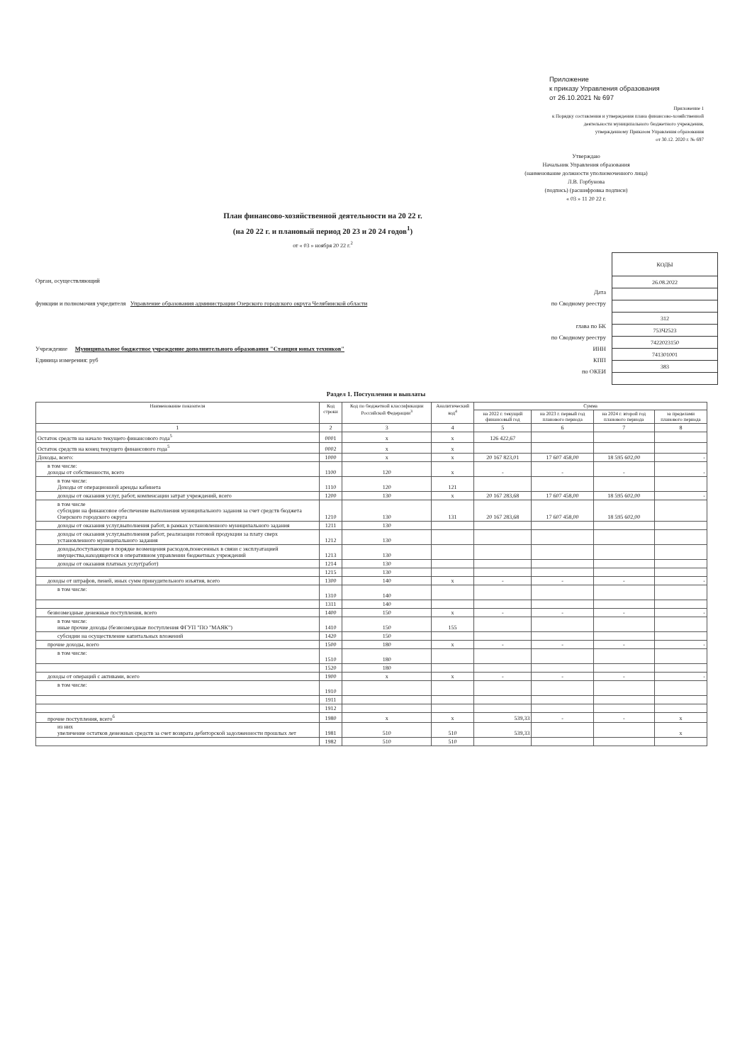Приложение
к приказу Управления образования
от 26.10.2021 № 697
Приложение 1
к Порядку составления и утверждения плана финансово-хозяйственной
деятельности муниципального бюджетного учреждения,
утвержденному Приказом Управления образования
от 30.12. 2020 г. № 697
Утверждаю
Начальник Управления образования
(наименование должности уполномоченного лица)
Л.В. Горбунова
(подпись) (расшифровка подписи)
« 03 » 11 20 22 г.
План финансово-хозяйственной деятельности на 20 22 г.
(на 20 22 г. и плановый период 20 23 и 20 24 годов<sup>1</sup>)
от « 03 » ноября 20 22 г.<sup>2</sup>
Орган, осуществляющий
функции и полномочия учредителя Управление образования администрации Озерского городского округа Челябинской области
Учреждение Муниципальное бюджетное учреждение дополнительного образования "Станция юных техников"
Единица измерения: руб
Дата
по Сводному реестру
глава по БК
по Сводному реестру
ИНН
КПП
по ОКЕИ
| КОДЫ |
| 26.08.2022 |
| 312 |
| 753Ч2523 |
| 7422023150 |
| 741301001 |
| 383 |
Раздел 1. Поступления и выплаты
| Наименование показателя | Код строки | Код по бюджетной классификации Российской Федерации<sup>3</sup> | Аналитический код<sup>4</sup> | Сумма | | | |
| --- | --- | --- | --- | --- | --- | --- | --- |
| | | | | на 2022 г. текущий финансовый год | на 2023 г. первый год планового периода | на 2024 г. второй год планового периода | за пределами планового периода |
| 1 | 2 | 3 | 4 | 5 | 6 | 7 | 8 |
| Остаток средств на начало текущего финансового года<sup>5</sup> | 0001 | x | x | 126 422,67 | | | |
| Остаток средств на конец текущего финансового года<sup>5</sup> | 0002 | x | x | | | | |
| Доходы, всего: | 1000 | x | x | 20 167 823,01 | 17 607 458,00 | 18 595 602,00 | - |
| в том числе: доходы от собственности, всего | 1100 | 120 | x | - | - | - | - |
| в том числе: Доходы от операционной аренды кабинета | 1110 | 120 | 121 | | | | |
| доходы от оказания услуг, работ, компенсации затрат учреждений, всего | 1200 | 130 | x | 20 167 283,68 | 17 607 458,00 | 18 595 602,00 | - |
| в том числе субсидии на финансовое обеспечение выполнения муниципального задания за счет средств бюджета Озерского городского округа | 1210 | 130 | 131 | 20 167 283,68 | 17 607 458,00 | 18 595 602,00 | |
| доходы от оказания услуг,выполнения работ, в рамках установленного муниципального задания | 1211 | 130 | | | | | |
| доходы от оказания услуг,выполнения работ, реализации готовой продукции за плату сверх установленного муниципального задания | 1212 | 130 | | | | | |
| доходы,поступающие в порядке возмещения расходов,понесенных в связи с эксплуатацией имущества,находящегося в оперативном управлении бюджетных учреждений | 1213 | 130 | | | | | |
| доходы от оказания платных услуг(работ) | 1214 | 130 | | | | | |
| | 1215 | 130 | | | | | |
| доходы от штрафов, пеней, иных сумм принудительного изъятия, всего | 1300 | 140 | x | - | - | - | - |
| в том числе: | 1310 | 140 | | | | | |
| | 1311 | 140 | | | | | |
| безвозмездные денежные поступления, всего | 1400 | 150 | x | - | - | - | - |
| в том числе: иные прочие доходы (безвозмездные поступления ФГУП "ПО "МАЯК") | 1410 | 150 | 155 | | | | |
| субсидии на осуществление капитальных вложений | 1420 | 150 | | | | | |
| прочие доходы, всего | 1500 | 180 | x | - | - | - | - |
| в том числе: | 1510 | 180 | | | | | |
| | 1520 | 180 | | | | | |
| доходы от операций с активами, всего | 1900 | x | x | - | - | - | - |
| в том числе: | 1910 | | | | | | |
| | 1911 | | | | | | |
| | 1912 | | | | | | |
| прочие поступления, всего<sup>6</sup> | 1980 | x | x | 539,33 | - | - | x |
| из них увеличение остатков денежных средств за счет возврата дебиторской задолженности прошлых лет | 1981 | 510 | 510 | 539,33 | | | x |
| | 1982 | 510 | 510 | | | | |